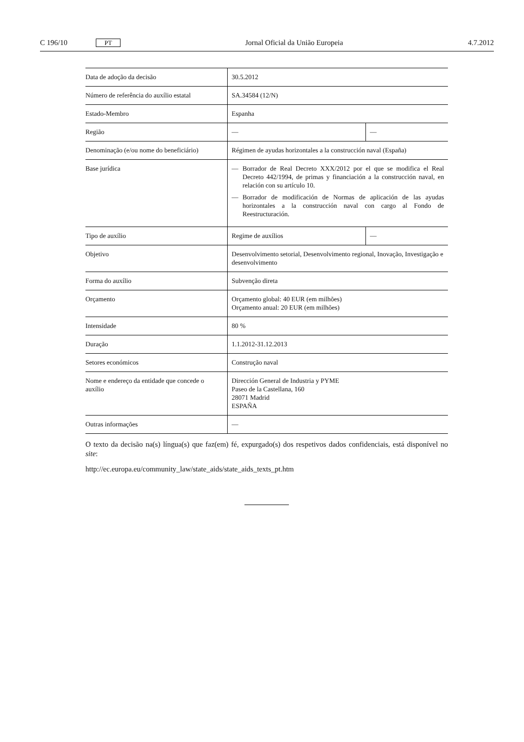C 196/10 PT Jornal Oficial da União Europeia 4.7.2012
| Data de adoção da decisão | 30.5.2012 | |
| Número de referência do auxílio estatal | SA.34584 (12/N) | |
| Estado-Membro | Espanha | |
| Região | — | — |
| Denominação (e/ou nome do beneficiário) | Régimen de ayudas horizontales a la construcción naval (España) | |
| Base jurídica | — Borrador de Real Decreto XXX/2012 por el que se modifica el Real Decreto 442/1994, de primas y financiación a la construcción naval, en relación con su artículo 10. — Borrador de modificación de Normas de aplicación de las ayudas horizontales a la construcción naval con cargo al Fondo de Reestructuración. | |
| Tipo de auxílio | Regime de auxílios | — |
| Objetivo | Desenvolvimento setorial, Desenvolvimento regional, Inovação, Investigação e desenvolvimento | |
| Forma do auxílio | Subvenção direta | |
| Orçamento | Orçamento global: 40 EUR (em milhões) Orçamento anual: 20 EUR (em milhões) | |
| Intensidade | 80 % | |
| Duração | 1.1.2012-31.12.2013 | |
| Setores económicos | Construção naval | |
| Nome e endereço da entidade que concede o auxílio | Dirección General de Industria y PYME Paseo de la Castellana, 160 28071 Madrid ESPAÑA | |
| Outras informações | — | |
O texto da decisão na(s) língua(s) que faz(em) fé, expurgado(s) dos respetivos dados confidenciais, está disponível no site:
http://ec.europa.eu/community_law/state_aids/state_aids_texts_pt.htm